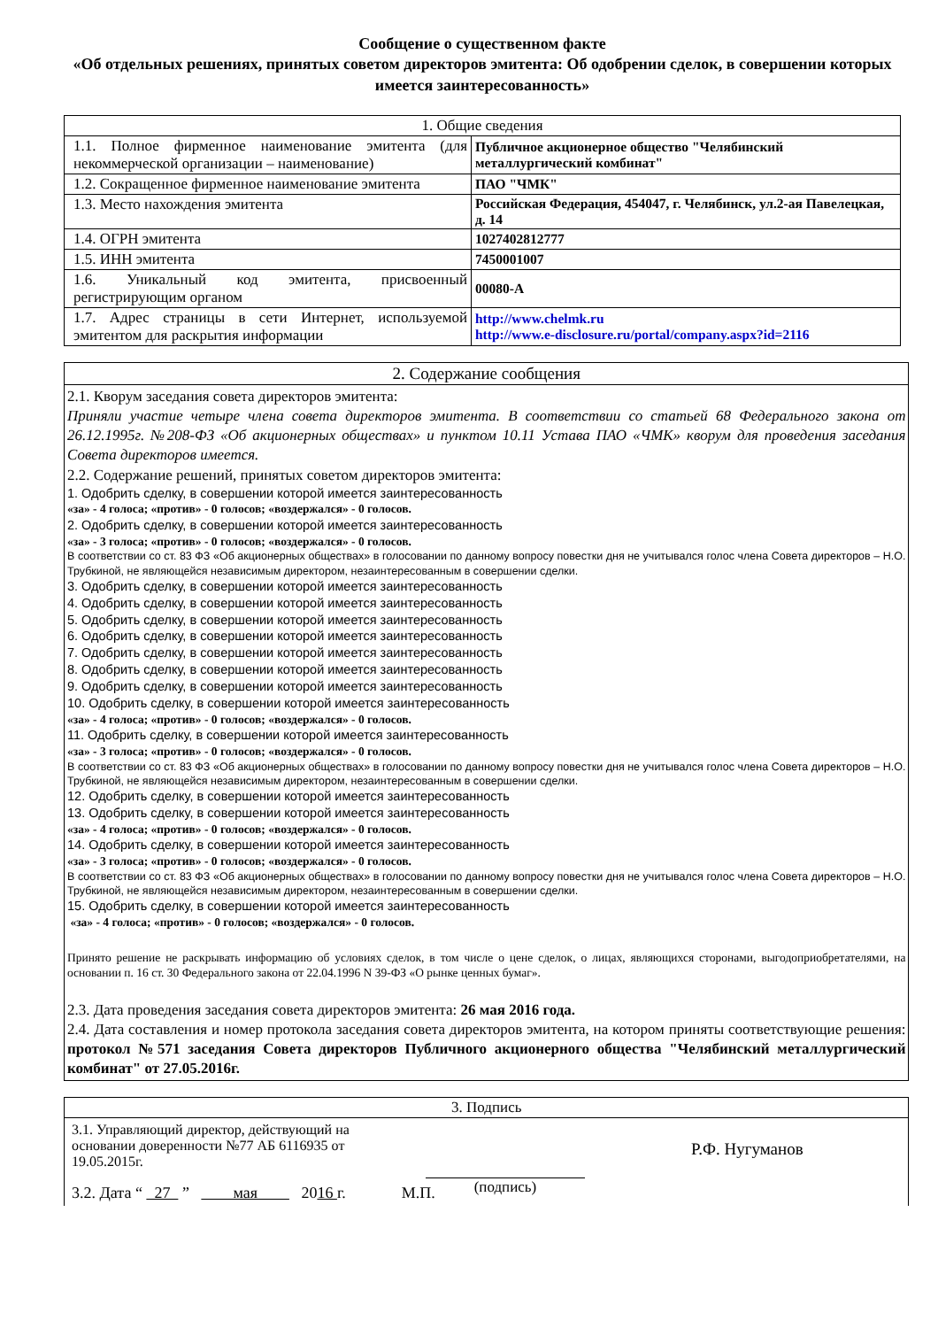Сообщение о существенном факте
«Об отдельных решениях, принятых советом директоров эмитента: Об одобрении сделок, в совершении которых имеется заинтересованность»
| 1. Общие сведения | |
| --- | --- |
| 1.1. Полное фирменное наименование эмитента (для некоммерческой организации – наименование) | Публичное акционерное общество "Челябинский металлургический комбинат" |
| 1.2. Сокращенное фирменное наименование эмитента | ПАО "ЧМК" |
| 1.3. Место нахождения эмитента | Российская Федерация, 454047, г. Челябинск, ул.2-ая Павелецкая, д. 14 |
| 1.4. ОГРН эмитента | 1027402812777 |
| 1.5. ИНН эмитента | 7450001007 |
| 1.6. Уникальный код эмитента, присвоенный регистрирующим органом | 00080-A |
| 1.7. Адрес страницы в сети Интернет, используемой эмитентом для раскрытия информации | http://www.chelmk.ru http://www.e-disclosure.ru/portal/company.aspx?id=2116 |
| 2. Содержание сообщения |
| --- |
| 2.1. Кворум заседания совета директоров эмитента: Приняли участие четыре члена совета директоров эмитента. В соответствии со статьей 68 Федерального закона от 26.12.1995г. №208-ФЗ «Об акционерных обществах» и пунктом 10.11 Устава ПАО «ЧМК» кворум для проведения заседания Совета директоров имеется. 2.2. Содержание решений, принятых советом директоров эмитента: 1. Одобрить сделку, в совершении которой имеется заинтересованность «за» - 4 голоса; «против» - 0 голосов; «воздержался» - 0 голосов. 2. Одобрить сделку, в совершении которой имеется заинтересованность «за» - 3 голоса; «против» - 0 голосов; «воздержался» - 0 голосов. В соответствии со ст. 83 ФЗ «Об акционерных обществах» в голосовании по данному вопросу повестки дня не учитывался голос члена Совета директоров – Н.О. Трубкиной, не являющейся независимым директором, незаинтересованным в совершении сделки. 3. Одобрить сделку, в совершении которой имеется заинтересованность 4. Одобрить сделку, в совершении которой имеется заинтересованность 5. Одобрить сделку, в совершении которой имеется заинтересованность 6. Одобрить сделку, в совершении которой имеется заинтересованность 7. Одобрить сделку, в совершении которой имеется заинтересованность 8. Одобрить сделку, в совершении которой имеется заинтересованность 9. Одобрить сделку, в совершении которой имеется заинтересованность 10. Одобрить сделку, в совершении которой имеется заинтересованность «за» - 4 голоса; «против» - 0 голосов; «воздержался» - 0 голосов. 11. Одобрить сделку, в совершении которой имеется заинтересованность «за» - 3 голоса; «против» - 0 голосов; «воздержался» - 0 голосов. В соответствии со ст. 83 ФЗ «Об акционерных обществах» в голосовании по данному вопросу повестки дня не учитывался голос члена Совета директоров – Н.О. Трубкиной, не являющейся независимым директором, незаинтересованным в совершении сделки. 12. Одобрить сделку, в совершении которой имеется заинтересованность 13. Одобрить сделку, в совершении которой имеется заинтересованность «за» - 4 голоса; «против» - 0 голосов; «воздержался» - 0 голосов. 14. Одобрить сделку, в совершении которой имеется заинтересованность «за» - 3 голоса; «против» - 0 голосов; «воздержался» - 0 голосов. В соответствии со ст. 83 ФЗ «Об акционерных обществах» в голосовании по данному вопросу повестки дня не учитывался голос члена Совета директоров – Н.О. Трубкиной, не являющейся независимым директором, незаинтересованным в совершении сделки. 15. Одобрить сделку, в совершении которой имеется заинтересованность «за» - 4 голоса; «против» - 0 голосов; «воздержался» - 0 голосов. Принято решение не раскрывать информацию об условиях сделок, в том числе о цене сделок, о лицах, являющихся сторонами, выгодоприобретателями, на основании п. 16 ст. 30 Федерального закона от 22.04.1996 N 39-ФЗ «О рынке ценных бумаг». 2.3. Дата проведения заседания совета директоров эмитента: 26 мая 2016 года. 2.4. Дата составления и номер протокола заседания совета директоров эмитента, на котором приняты соответствующие решения: протокол №571 заседания Совета директоров Публичного акционерного общества "Челябинский металлургический комбинат" от 27.05.2016г. |
| 3. Подпись |
| --- |
| 3.1. Управляющий директор, действующий на основании доверенности №77 АБ 6116935 от 19.05.2015г. (подпись) Р.Ф. Нугуманов 3.2. Дата “ 27 ” мая 20 16 г. М.П. |